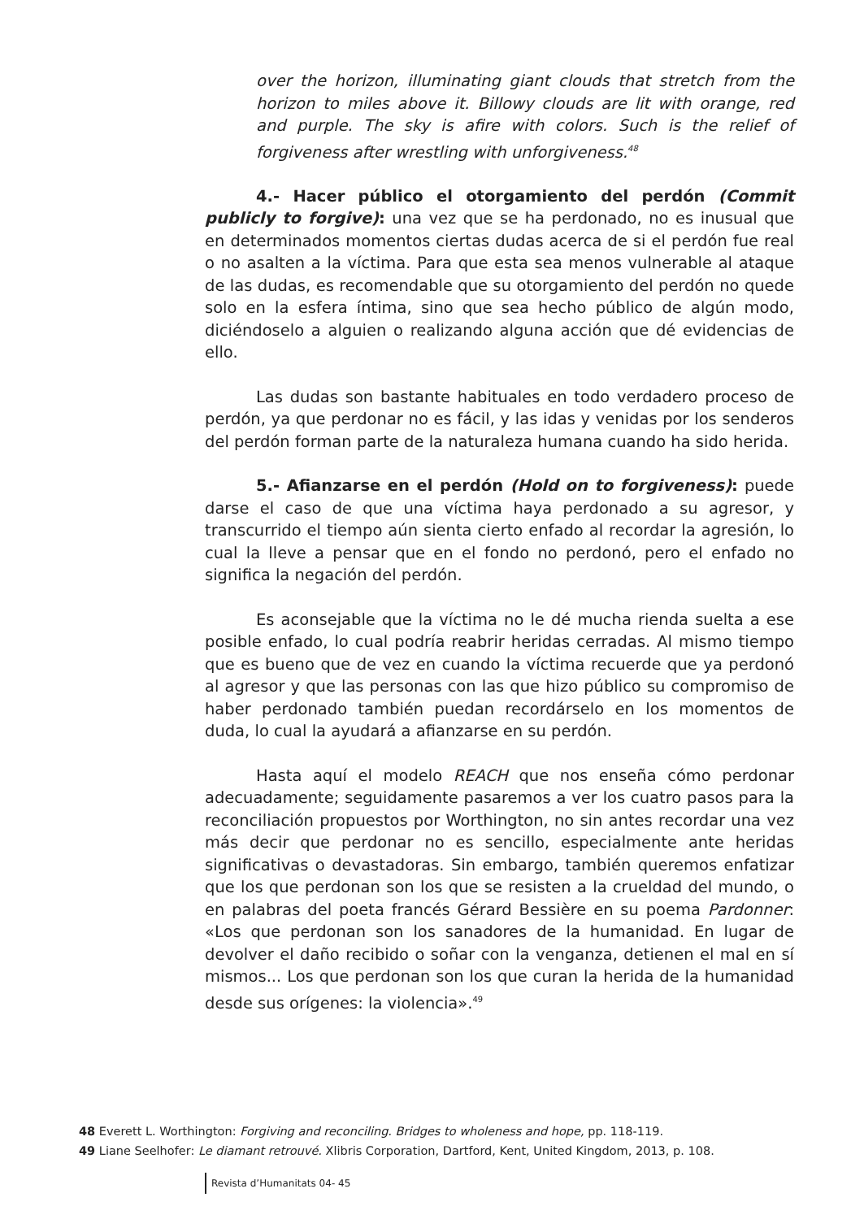over the horizon, illuminating giant clouds that stretch from the horizon to miles above it. Billowy clouds are lit with orange, red and purple. The sky is afire with colors. Such is the relief of forgiveness after wrestling with unforgiveness.<sup>48</sup>
4.- Hacer público el otorgamiento del perdón (Commit publicly to forgive): una vez que se ha perdonado, no es inusual que en determinados momentos ciertas dudas acerca de si el perdón fue real o no asalten a la víctima. Para que esta sea menos vulnerable al ataque de las dudas, es recomendable que su otorgamiento del perdón no quede solo en la esfera íntima, sino que sea hecho público de algún modo, diciéndoselo a alguien o realizando alguna acción que dé evidencias de ello.
Las dudas son bastante habituales en todo verdadero proceso de perdón, ya que perdonar no es fácil, y las idas y venidas por los senderos del perdón forman parte de la naturaleza humana cuando ha sido herida.
5.- Afianzarse en el perdón (Hold on to forgiveness): puede darse el caso de que una víctima haya perdonado a su agresor, y transcurrido el tiempo aún sienta cierto enfado al recordar la agresión, lo cual la lleve a pensar que en el fondo no perdonó, pero el enfado no significa la negación del perdón.
Es aconsejable que la víctima no le dé mucha rienda suelta a ese posible enfado, lo cual podría reabrir heridas cerradas. Al mismo tiempo que es bueno que de vez en cuando la víctima recuerde que ya perdonó al agresor y que las personas con las que hizo público su compromiso de haber perdonado también puedan recordárselo en los momentos de duda, lo cual la ayudará a afianzarse en su perdón.
Hasta aquí el modelo REACH que nos enseña cómo perdonar adecuadamente; seguidamente pasaremos a ver los cuatro pasos para la reconciliación propuestos por Worthington, no sin antes recordar una vez más decir que perdonar no es sencillo, especialmente ante heridas significativas o devastadoras. Sin embargo, también queremos enfatizar que los que perdonan son los que se resisten a la crueldad del mundo, o en palabras del poeta francés Gérard Bessière en su poema Pardonner: «Los que perdonan son los sanadores de la humanidad. En lugar de devolver el daño recibido o soñar con la venganza, detienen el mal en sí mismos... Los que perdonan son los que curan la herida de la humanidad desde sus orígenes: la violencia».<sup>49</sup>
48 Everett L. Worthington: Forgiving and reconciling. Bridges to wholeness and hope, pp. 118-119.
49 Liane Seelhofer: Le diamant retrouvé. Xlibris Corporation, Dartford, Kent, United Kingdom, 2013, p. 108.
Revista d’Humanitats 04- 45